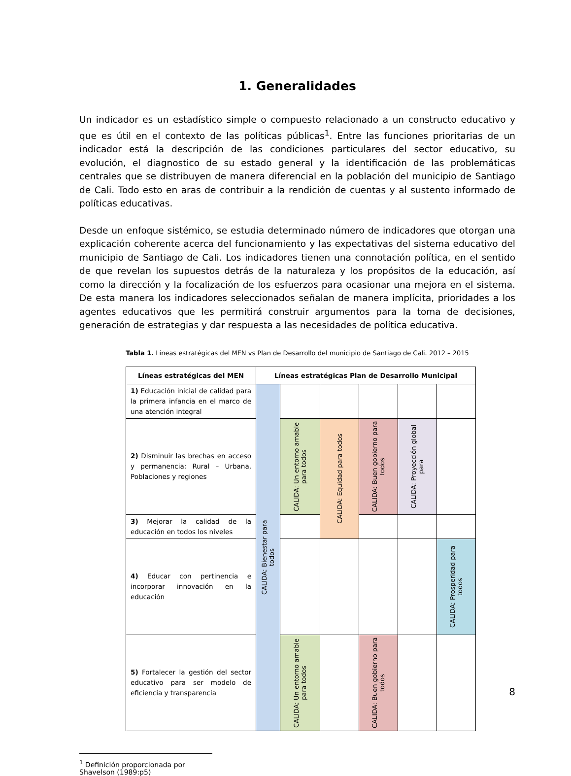1. Generalidades
Un indicador es un estadístico simple o compuesto relacionado a un constructo educativo y que es útil en el contexto de las políticas públicas<sup>1</sup>. Entre las funciones prioritarias de un indicador está la descripción de las condiciones particulares del sector educativo, su evolución, el diagnostico de su estado general y la identificación de las problemáticas centrales que se distribuyen de manera diferencial en la población del municipio de Santiago de Cali. Todo esto en aras de contribuir a la rendición de cuentas y al sustento informado de políticas educativas.
Desde un enfoque sistémico, se estudia determinado número de indicadores que otorgan una explicación coherente acerca del funcionamiento y las expectativas del sistema educativo del municipio de Santiago de Cali. Los indicadores tienen una connotación política, en el sentido de que revelan los supuestos detrás de la naturaleza y los propósitos de la educación, así como la dirección y la focalización de los esfuerzos para ocasionar una mejora en el sistema. De esta manera los indicadores seleccionados señalan de manera implícita, prioridades a los agentes educativos que les permitirá construir argumentos para la toma de decisiones, generación de estrategias y dar respuesta a las necesidades de política educativa.
Tabla 1. Líneas estratégicas del MEN vs Plan de Desarrollo del municipio de Santiago de Cali. 2012 – 2015
| Líneas estratégicas del MEN | Líneas estratégicas Plan de Desarrollo Municipal | | | | | |
| --- | --- | --- | --- | --- | --- | --- |
| 1) Educación inicial de calidad para la primera infancia en el marco de una atención integral | CALIDA: Bienestar para todos | | | | | |
| 2) Disminuir las brechas en acceso y permanencia: Rural – Urbana, Poblaciones y regiones | | CALIDA: Un entorno amable para todos | CALIDA: Equidad para todos | CALIDA: Buen gobierno para todos | CALIDA: Proyección global para | |
| 3) Mejorar la calidad de la educación en todos los niveles | | | | | | |
| 4) Educar con pertinencia e incorporar innovación en la educación | | | | | | CALIDA: Prosperidad para todos |
| 5) Fortalecer la gestión del sector educativo para ser modelo de eficiencia y transparencia | | CALIDA: Un entorno amable para todos | | CALIDA: Buen gobierno para todos | | |
<sup>1</sup> Definición proporcionada por Shavelson (1989:p5)
8